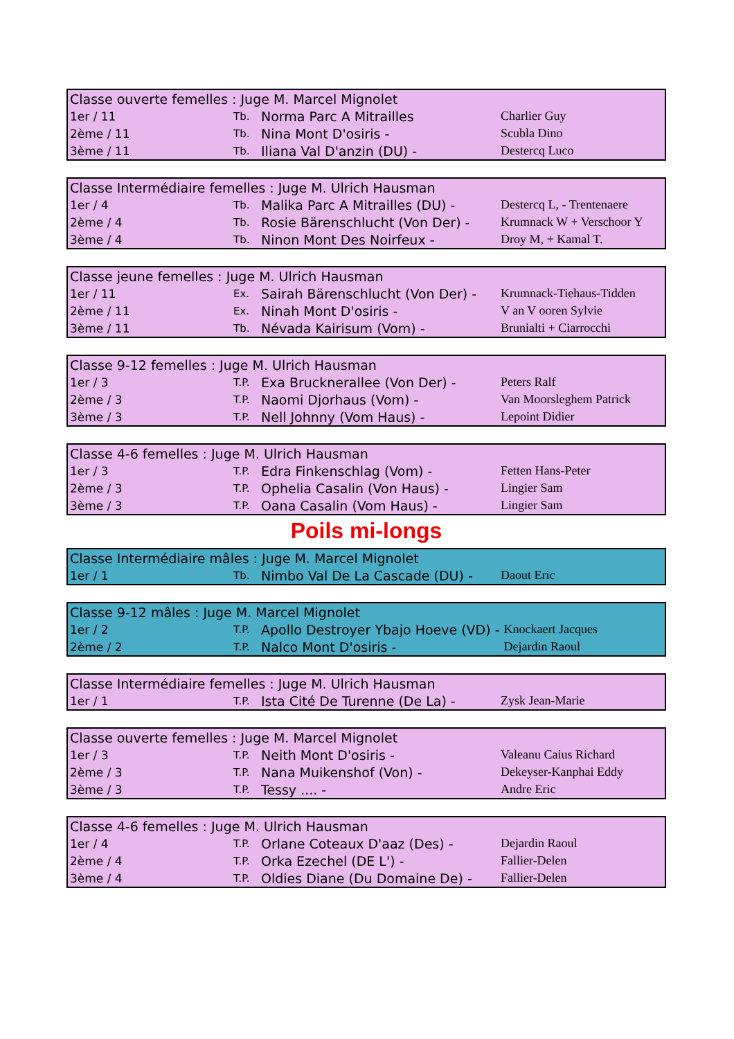| Classe ouverte femelles : Juge M. Marcel Mignolet | | | |
| --- | --- | --- | --- |
| 1er / 11 | Tb. | Norma Parc A Mitrailles | Charlier Guy |
| 2ème / 11 | Tb. | Nina Mont D'osiris - | Scubla Dino |
| 3ème / 11 | Tb. | Iliana Val D'anzin (DU) - | Destercq Luco |
| Classe Intermédiaire femelles : Juge M. Ulrich Hausman | | | |
| --- | --- | --- | --- |
| 1er / 4 | Tb. | Malika Parc A Mitrailles (DU) - | Destercq L, - Trentenaere |
| 2ème / 4 | Tb. | Rosie Bärenschlucht (Von Der) - | Krumnack W + Verschoor Y |
| 3ème / 4 | Tb. | Ninon Mont Des Noirfeux - | Droy M, + Kamal T. |
| Classe jeune femelles : Juge M. Ulrich Hausman | | | |
| --- | --- | --- | --- |
| 1er / 11 | Ex. | Sairah Bärenschlucht (Von Der) - | Krumnack-Tiehaus-Tidden |
| 2ème / 11 | Ex. | Ninah Mont D'osiris - | V an V ooren Sylvie |
| 3ème / 11 | Tb. | Névada Kairisum (Vom) - | Brunialti + Ciarrocchi |
| Classe 9-12 femelles : Juge M. Ulrich Hausman | | | |
| --- | --- | --- | --- |
| 1er / 3 | T.P. | Exa Brucknerallee (Von Der) - | Peters Ralf |
| 2ème / 3 | T.P. | Naomi Djorhaus (Vom) - | Van Moorsleghem Patrick |
| 3ème / 3 | T.P. | Nell Johnny (Vom Haus) - | Lepoint Didier |
| Classe 4-6 femelles : Juge M. Ulrich Hausman | | | |
| --- | --- | --- | --- |
| 1er / 3 | T.P. | Edra Finkenschlag (Vom) - | Fetten Hans-Peter |
| 2ème / 3 | T.P. | Ophelia Casalin (Von Haus) - | Lingier Sam |
| 3ème / 3 | T.P. | Oana Casalin (Vom Haus) - | Lingier Sam |
Poils mi-longs
| Classe Intermédiaire mâles : Juge M. Marcel Mignolet | | | |
| --- | --- | --- | --- |
| 1er / 1 | Tb. | Nimbo Val De La Cascade (DU) - | Daout Eric |
| Classe 9-12 mâles : Juge M. Marcel Mignolet | | | |
| --- | --- | --- | --- |
| 1er / 2 | T.P. | Apollo Destroyer Ybajo Hoeve (VD) - | Knockaert Jacques |
| 2ème / 2 | T.P. | Nalco Mont D'osiris - | Dejardin Raoul |
| Classe Intermédiaire femelles : Juge M. Ulrich Hausman | | | |
| --- | --- | --- | --- |
| 1er / 1 | T.P. | Ista Cité De Turenne (De La) - | Zysk Jean-Marie |
| Classe ouverte femelles : Juge M. Marcel Mignolet | | | |
| --- | --- | --- | --- |
| 1er / 3 | T.P. | Neith Mont D'osiris - | Valeanu Caius Richard |
| 2ème / 3 | T.P. | Nana Muikenshof (Von) - | Dekeyser-Kanphai Eddy |
| 3ème / 3 | T.P. | Tessy .... - | Andre Eric |
| Classe 4-6 femelles : Juge M. Ulrich Hausman | | | |
| --- | --- | --- | --- |
| 1er / 4 | T.P. | Orlane Coteaux D'aaz (Des) - | Dejardin Raoul |
| 2ème / 4 | T.P. | Orka Ezechel (DE L') - | Fallier-Delen |
| 3ème / 4 | T.P. | Oldies Diane (Du Domaine De) - | Fallier-Delen |